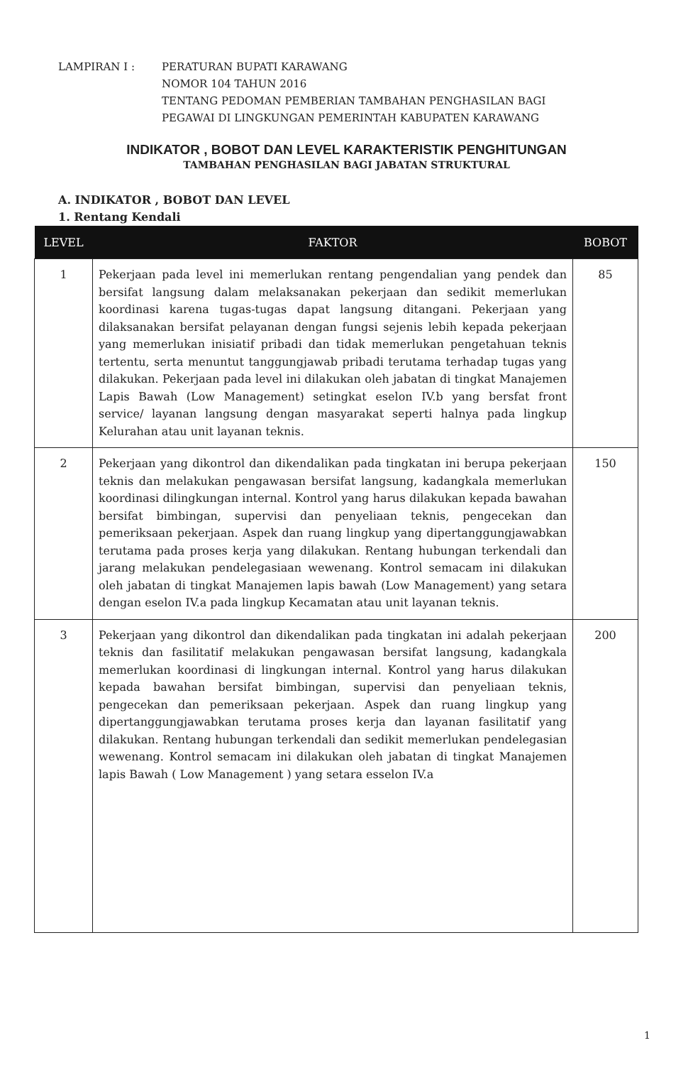LAMPIRAN I : PERATURAN BUPATI KARAWANG
NOMOR 104 TAHUN 2016
TENTANG PEDOMAN PEMBERIAN TAMBAHAN PENGHASILAN BAGI
PEGAWAI DI LINGKUNGAN PEMERINTAH KABUPATEN KARAWANG
INDIKATOR , BOBOT DAN LEVEL KARAKTERISTIK PENGHITUNGAN
TAMBAHAN PENGHASILAN BAGI JABATAN STRUKTURAL
A. INDIKATOR , BOBOT DAN LEVEL
1. Rentang Kendali
| LEVEL | FAKTOR | BOBOT |
| --- | --- | --- |
| 1 | Pekerjaan pada level ini memerlukan rentang pengendalian yang pendek dan bersifat langsung dalam melaksanakan pekerjaan dan sedikit memerlukan koordinasi karena tugas-tugas dapat langsung ditangani. Pekerjaan yang dilaksanakan bersifat pelayanan dengan fungsi sejenis lebih kepada pekerjaan yang memerlukan inisiatif pribadi dan tidak memerlukan pengetahuan teknis tertentu, serta menuntut tanggungjawab pribadi terutama terhadap tugas yang dilakukan. Pekerjaan pada level ini dilakukan oleh jabatan di tingkat Manajemen Lapis Bawah (Low Management) setingkat eselon IV.b yang bersfat front service/ layanan langsung dengan masyarakat seperti halnya pada lingkup Kelurahan atau unit layanan teknis. | 85 |
| 2 | Pekerjaan yang dikontrol dan dikendalikan pada tingkatan ini berupa pekerjaan teknis dan melakukan pengawasan bersifat langsung, kadangkala memerlukan koordinasi dilingkungan internal. Kontrol yang harus dilakukan kepada bawahan bersifat bimbingan, supervisi dan penyeliaan teknis, pengecekan dan pemeriksaan pekerjaan. Aspek dan ruang lingkup yang dipertanggungjawabkan terutama pada proses kerja yang dilakukan. Rentang hubungan terkendali dan jarang melakukan pendelegasiaan wewenang. Kontrol semacam ini dilakukan oleh jabatan di tingkat Manajemen lapis bawah (Low Management) yang setara dengan eselon IV.a pada lingkup Kecamatan atau unit layanan teknis. | 150 |
| 3 | Pekerjaan yang dikontrol dan dikendalikan pada tingkatan ini adalah pekerjaan teknis dan fasilitatif melakukan pengawasan bersifat langsung, kadangkala memerlukan koordinasi di lingkungan internal. Kontrol yang harus dilakukan kepada bawahan bersifat bimbingan, supervisi dan penyeliaan teknis, pengecekan dan pemeriksaan pekerjaan. Aspek dan ruang lingkup yang dipertanggungjawabkan terutama proses kerja dan layanan fasilitatif yang dilakukan. Rentang hubungan terkendali dan sedikit memerlukan pendelegasian wewenang. Kontrol semacam ini dilakukan oleh jabatan di tingkat Manajemen lapis Bawah ( Low Management ) yang setara esselon IV.a | 200 |
1